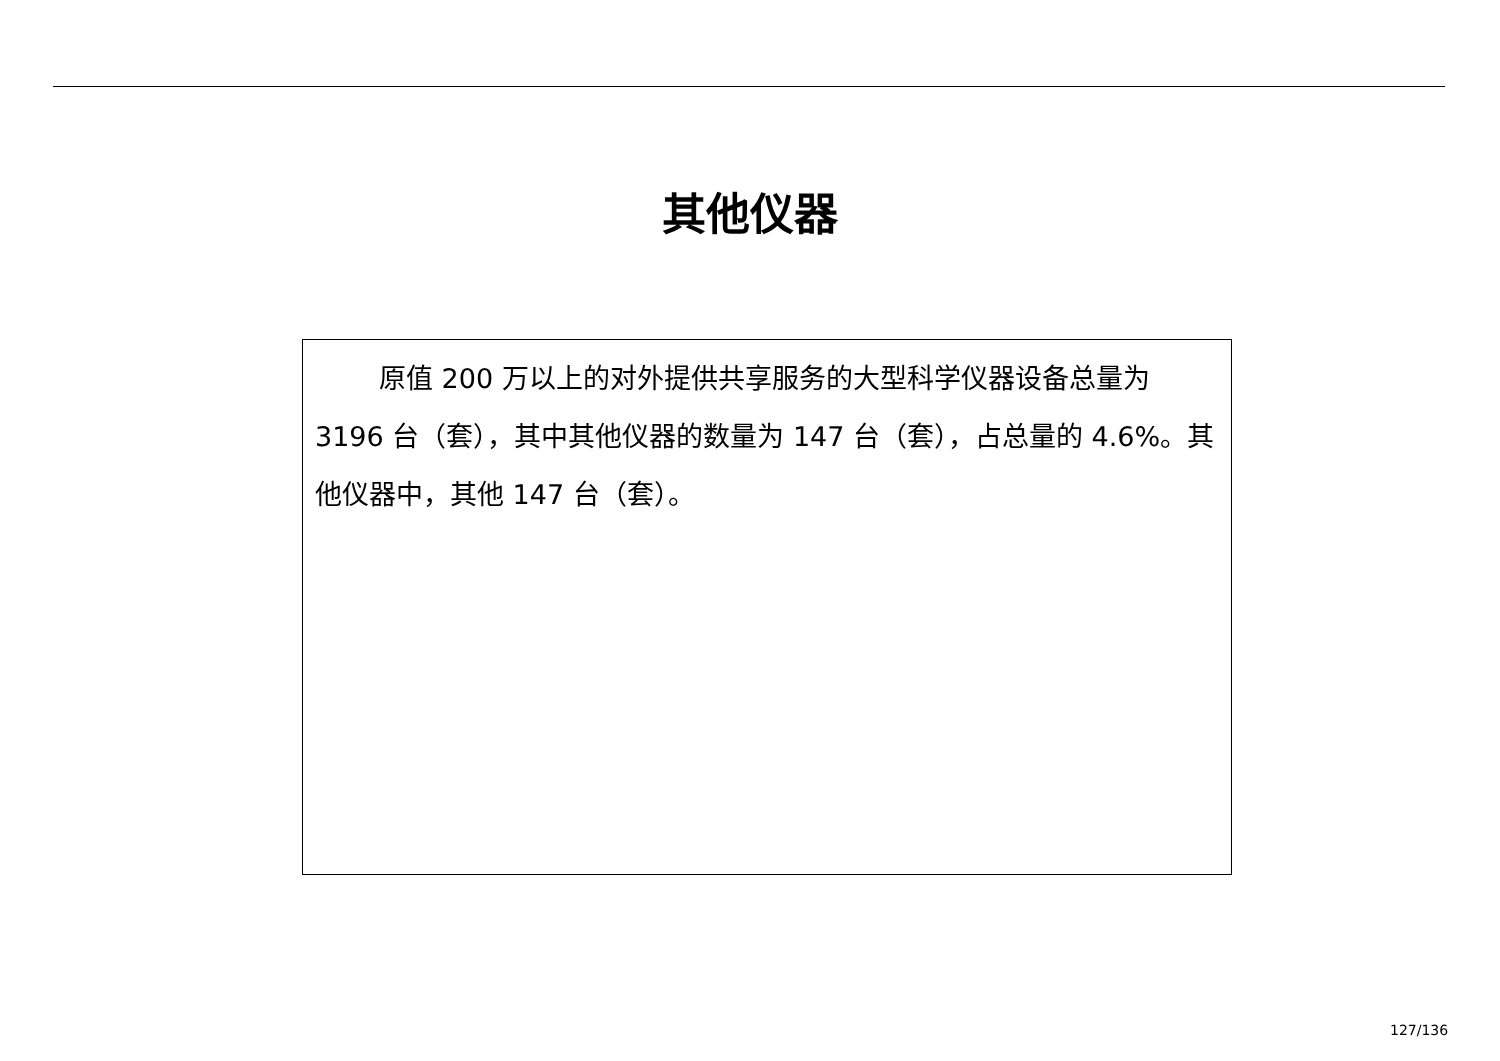其他仪器
原值 200 万以上的对外提供共享服务的大型科学仪器设备总量为 3196 台（套），其中其他仪器的数量为 147 台（套），占总量的 4.6%。其他仪器中，其他 147 台（套）。
127/136